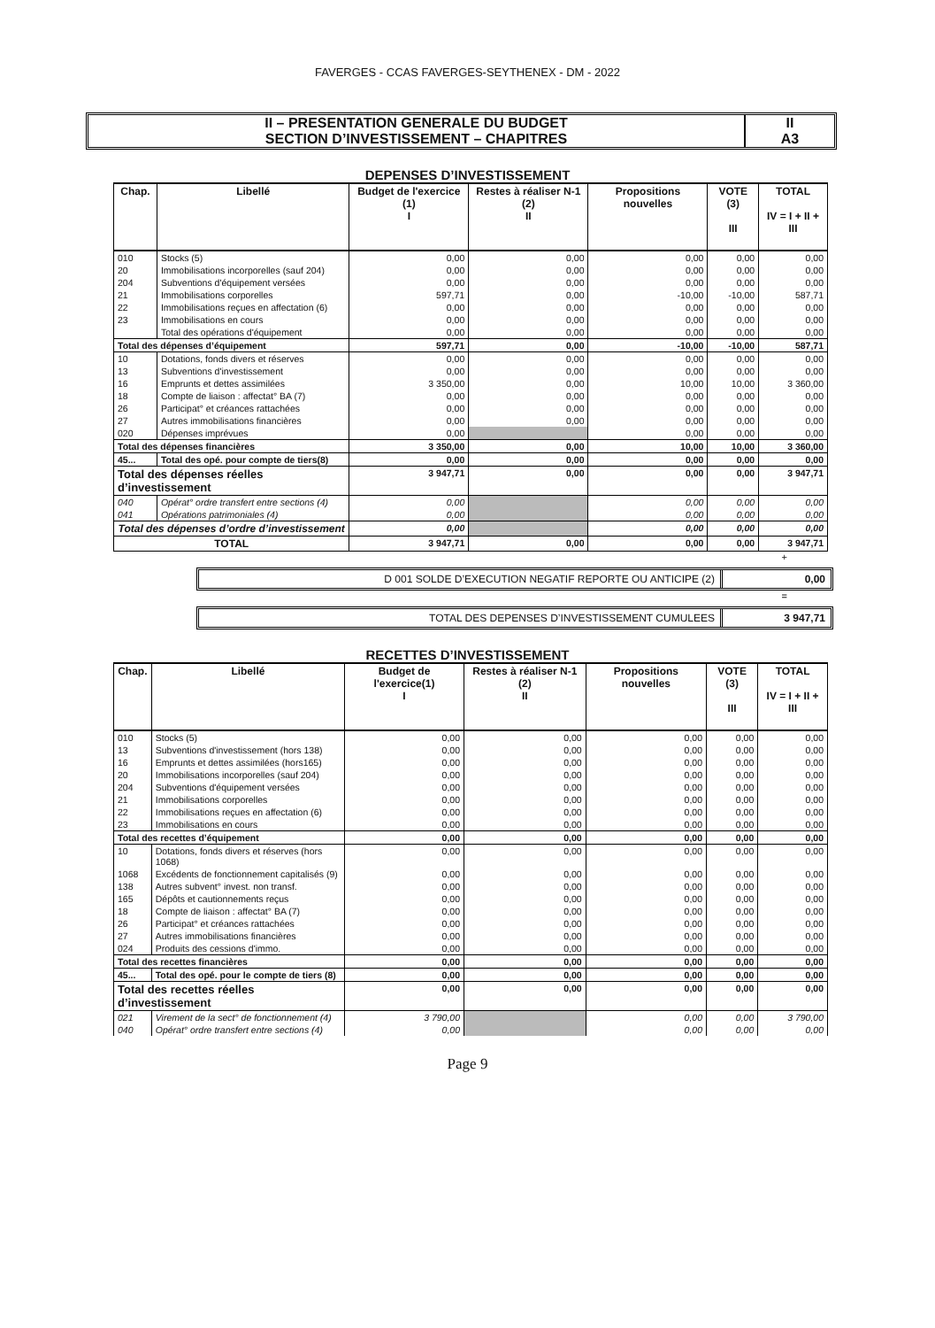FAVERGES - CCAS FAVERGES-SEYTHENEX - DM - 2022
II – PRESENTATION GENERALE DU BUDGET
SECTION D’INVESTISSEMENT – CHAPITRES
II
A3
DEPENSES D’INVESTISSEMENT
| Chap. | Libellé | Budget de l'exercice (1) I | Restes à réaliser N-1 (2) II | Propositions nouvelles | VOTE (3) III | TOTAL IV = I + II + III |
| --- | --- | --- | --- | --- | --- | --- |
| 010 | Stocks (5) | 0,00 | 0,00 | 0,00 | 0,00 | 0,00 |
| 20 | Immobilisations incorporelles (sauf 204) | 0,00 | 0,00 | 0,00 | 0,00 | 0,00 |
| 204 | Subventions d'équipement versées | 0,00 | 0,00 | 0,00 | 0,00 | 0,00 |
| 21 | Immobilisations corporelles | 597,71 | 0,00 | -10,00 | -10,00 | 587,71 |
| 22 | Immobilisations reçues en affectation (6) | 0,00 | 0,00 | 0,00 | 0,00 | 0,00 |
| 23 | Immobilisations en cours | 0,00 | 0,00 | 0,00 | 0,00 | 0,00 |
| | Total des opérations d'équipement | 0,00 | 0,00 | 0,00 | 0,00 | 0,00 |
| Total des dépenses d’équipement | | 597,71 | 0,00 | -10,00 | -10,00 | 587,71 |
| 10 | Dotations, fonds divers et réserves | 0,00 | 0,00 | 0,00 | 0,00 | 0,00 |
| 13 | Subventions d'investissement | 0,00 | 0,00 | 0,00 | 0,00 | 0,00 |
| 16 | Emprunts et dettes assimilées | 3 350,00 | 0,00 | 10,00 | 10,00 | 3 360,00 |
| 18 | Compte de liaison : affectat° BA (7) | 0,00 | 0,00 | 0,00 | 0,00 | 0,00 |
| 26 | Participat° et créances rattachées | 0,00 | 0,00 | 0,00 | 0,00 | 0,00 |
| 27 | Autres immobilisations financières | 0,00 | 0,00 | 0,00 | 0,00 | 0,00 |
| 020 | Dépenses imprévues | 0,00 | | 0,00 | 0,00 | 0,00 |
| Total des dépenses financières | | 3 350,00 | 0,00 | 10,00 | 10,00 | 3 360,00 |
| 45... | Total des opé. pour compte de tiers(8) | 0,00 | 0,00 | 0,00 | 0,00 | 0,00 |
| Total des dépenses réelles d’investissement | | 3 947,71 | 0,00 | 0,00 | 0,00 | 3 947,71 |
| 040 | Opérat° ordre transfert entre sections (4) | 0,00 | | 0,00 | 0,00 | 0,00 |
| 041 | Opérations patrimoniales (4) | 0,00 | | 0,00 | 0,00 | 0,00 |
| Total des dépenses d’ordre d’investissement | | 0,00 | | 0,00 | 0,00 | 0,00 |
| TOTAL | | 3 947,71 | 0,00 | 0,00 | 0,00 | 3 947,71 |
+
D 001 SOLDE D’EXECUTION NEGATIF REPORTE OU ANTICIPE (2)
0,00
=
TOTAL DES DEPENSES D’INVESTISSEMENT CUMULEES
3 947,71
RECETTES D’INVESTISSEMENT
| Chap. | Libellé | Budget de l'exercice(1) I | Restes à réaliser N-1 (2) II | Propositions nouvelles | VOTE (3) III | TOTAL IV = I + II + III |
| --- | --- | --- | --- | --- | --- | --- |
| 010 | Stocks (5) | 0,00 | 0,00 | 0,00 | 0,00 | 0,00 |
| 13 | Subventions d'investissement (hors 138) | 0,00 | 0,00 | 0,00 | 0,00 | 0,00 |
| 16 | Emprunts et dettes assimilées (hors165) | 0,00 | 0,00 | 0,00 | 0,00 | 0,00 |
| 20 | Immobilisations incorporelles (sauf 204) | 0,00 | 0,00 | 0,00 | 0,00 | 0,00 |
| 204 | Subventions d'équipement versées | 0,00 | 0,00 | 0,00 | 0,00 | 0,00 |
| 21 | Immobilisations corporelles | 0,00 | 0,00 | 0,00 | 0,00 | 0,00 |
| 22 | Immobilisations reçues en affectation (6) | 0,00 | 0,00 | 0,00 | 0,00 | 0,00 |
| 23 | Immobilisations en cours | 0,00 | 0,00 | 0,00 | 0,00 | 0,00 |
| Total des recettes d’équipement | | 0,00 | 0,00 | 0,00 | 0,00 | 0,00 |
| 10 | Dotations, fonds divers et réserves (hors 1068) | 0,00 | 0,00 | 0,00 | 0,00 | 0,00 |
| 1068 | Excédents de fonctionnement capitalisés (9) | 0,00 | 0,00 | 0,00 | 0,00 | 0,00 |
| 138 | Autres subvent° invest. non transf. | 0,00 | 0,00 | 0,00 | 0,00 | 0,00 |
| 165 | Dépôts et cautionnements reçus | 0,00 | 0,00 | 0,00 | 0,00 | 0,00 |
| 18 | Compte de liaison : affectat° BA (7) | 0,00 | 0,00 | 0,00 | 0,00 | 0,00 |
| 26 | Participat° et créances rattachées | 0,00 | 0,00 | 0,00 | 0,00 | 0,00 |
| 27 | Autres immobilisations financières | 0,00 | 0,00 | 0,00 | 0,00 | 0,00 |
| 024 | Produits des cessions d'immo. | 0,00 | 0,00 | 0,00 | 0,00 | 0,00 |
| Total des recettes financières | | 0,00 | 0,00 | 0,00 | 0,00 | 0,00 |
| 45... | Total des opé. pour le compte de tiers (8) | 0,00 | 0,00 | 0,00 | 0,00 | 0,00 |
| Total des recettes réelles d’investissement | | 0,00 | 0,00 | 0,00 | 0,00 | 0,00 |
| 021 | Virement de la sect° de fonctionnement (4) | 3 790,00 | | 0,00 | 0,00 | 3 790,00 |
| 040 | Opérat° ordre transfert entre sections (4) | 0,00 | | 0,00 | 0,00 | 0,00 |
Page 9